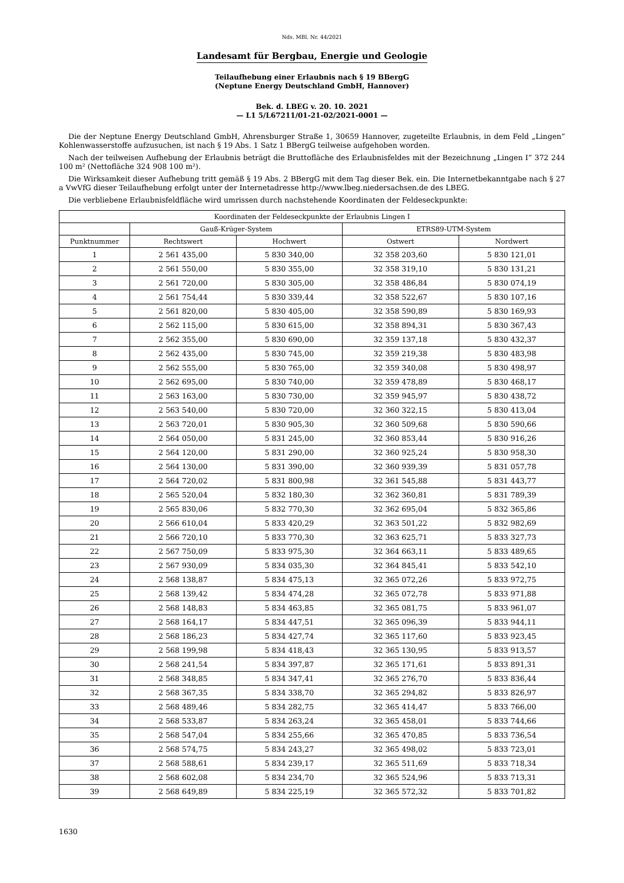Nds. MBl. Nr. 44/2021
Landesamt für Bergbau, Energie und Geologie
Teilaufhebung einer Erlaubnis nach § 19 BBergG
(Neptune Energy Deutschland GmbH, Hannover)
Bek. d. LBEG v. 20. 10. 2021
— L1 5/L67211/01-21-02/2021-0001 —
Die der Neptune Energy Deutschland GmbH, Ahrensburger Straße 1, 30659 Hannover, zugeteilte Erlaubnis, in dem Feld „Lingen“ Kohlenwasserstoffe aufzusuchen, ist nach § 19 Abs. 1 Satz 1 BBergG teilweise aufgehoben worden.
Nach der teilweisen Aufhebung der Erlaubnis beträgt die Bruttofläche des Erlaubnisfeldes mit der Bezeichnung „Lingen I“ 372 244 100 m² (Nettofläche 324 908 100 m²).
Die Wirksamkeit dieser Aufhebung tritt gemäß § 19 Abs. 2 BBergG mit dem Tag dieser Bek. ein. Die Internetbekanntgabe nach § 27 a VwVfG dieser Teilaufhebung erfolgt unter der Internetadresse http://www.lbeg.niedersachsen.de des LBEG.
Die verbliebene Erlaubnisfeldfläche wird umrissen durch nachstehende Koordinaten der Feldeseckpunkte:
| Koordinaten der Feldeseckpunkte der Erlaubnis Lingen I | | | | |
| --- | --- | --- | --- | --- |
| | Gauß-Krüger-System | | ETRS89-UTM-System | |
| Punktnummer | Rechtswert | Hochwert | Ostwert | Nordwert |
| 1 | 2 561 435,00 | 5 830 340,00 | 32 358 203,60 | 5 830 121,01 |
| 2 | 2 561 550,00 | 5 830 355,00 | 32 358 319,10 | 5 830 131,21 |
| 3 | 2 561 720,00 | 5 830 305,00 | 32 358 486,84 | 5 830 074,19 |
| 4 | 2 561 754,44 | 5 830 339,44 | 32 358 522,67 | 5 830 107,16 |
| 5 | 2 561 820,00 | 5 830 405,00 | 32 358 590,89 | 5 830 169,93 |
| 6 | 2 562 115,00 | 5 830 615,00 | 32 358 894,31 | 5 830 367,43 |
| 7 | 2 562 355,00 | 5 830 690,00 | 32 359 137,18 | 5 830 432,37 |
| 8 | 2 562 435,00 | 5 830 745,00 | 32 359 219,38 | 5 830 483,98 |
| 9 | 2 562 555,00 | 5 830 765,00 | 32 359 340,08 | 5 830 498,97 |
| 10 | 2 562 695,00 | 5 830 740,00 | 32 359 478,89 | 5 830 468,17 |
| 11 | 2 563 163,00 | 5 830 730,00 | 32 359 945,97 | 5 830 438,72 |
| 12 | 2 563 540,00 | 5 830 720,00 | 32 360 322,15 | 5 830 413,04 |
| 13 | 2 563 720,01 | 5 830 905,30 | 32 360 509,68 | 5 830 590,66 |
| 14 | 2 564 050,00 | 5 831 245,00 | 32 360 853,44 | 5 830 916,26 |
| 15 | 2 564 120,00 | 5 831 290,00 | 32 360 925,24 | 5 830 958,30 |
| 16 | 2 564 130,00 | 5 831 390,00 | 32 360 939,39 | 5 831 057,78 |
| 17 | 2 564 720,02 | 5 831 800,98 | 32 361 545,88 | 5 831 443,77 |
| 18 | 2 565 520,04 | 5 832 180,30 | 32 362 360,81 | 5 831 789,39 |
| 19 | 2 565 830,06 | 5 832 770,30 | 32 362 695,04 | 5 832 365,86 |
| 20 | 2 566 610,04 | 5 833 420,29 | 32 363 501,22 | 5 832 982,69 |
| 21 | 2 566 720,10 | 5 833 770,30 | 32 363 625,71 | 5 833 327,73 |
| 22 | 2 567 750,09 | 5 833 975,30 | 32 364 663,11 | 5 833 489,65 |
| 23 | 2 567 930,09 | 5 834 035,30 | 32 364 845,41 | 5 833 542,10 |
| 24 | 2 568 138,87 | 5 834 475,13 | 32 365 072,26 | 5 833 972,75 |
| 25 | 2 568 139,42 | 5 834 474,28 | 32 365 072,78 | 5 833 971,88 |
| 26 | 2 568 148,83 | 5 834 463,85 | 32 365 081,75 | 5 833 961,07 |
| 27 | 2 568 164,17 | 5 834 447,51 | 32 365 096,39 | 5 833 944,11 |
| 28 | 2 568 186,23 | 5 834 427,74 | 32 365 117,60 | 5 833 923,45 |
| 29 | 2 568 199,98 | 5 834 418,43 | 32 365 130,95 | 5 833 913,57 |
| 30 | 2 568 241,54 | 5 834 397,87 | 32 365 171,61 | 5 833 891,31 |
| 31 | 2 568 348,85 | 5 834 347,41 | 32 365 276,70 | 5 833 836,44 |
| 32 | 2 568 367,35 | 5 834 338,70 | 32 365 294,82 | 5 833 826,97 |
| 33 | 2 568 489,46 | 5 834 282,75 | 32 365 414,47 | 5 833 766,00 |
| 34 | 2 568 533,87 | 5 834 263,24 | 32 365 458,01 | 5 833 744,66 |
| 35 | 2 568 547,04 | 5 834 255,66 | 32 365 470,85 | 5 833 736,54 |
| 36 | 2 568 574,75 | 5 834 243,27 | 32 365 498,02 | 5 833 723,01 |
| 37 | 2 568 588,61 | 5 834 239,17 | 32 365 511,69 | 5 833 718,34 |
| 38 | 2 568 602,08 | 5 834 234,70 | 32 365 524,96 | 5 833 713,31 |
| 39 | 2 568 649,89 | 5 834 225,19 | 32 365 572,32 | 5 833 701,82 |
1630